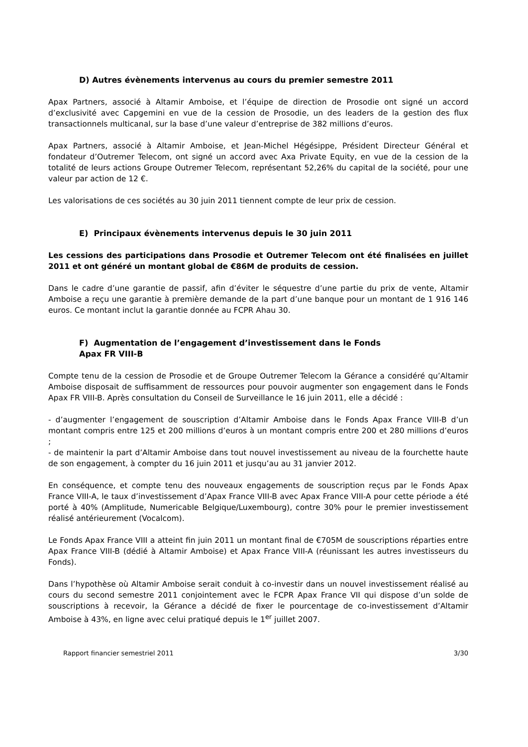D) Autres évènements intervenus au cours du premier semestre 2011
Apax Partners, associé à Altamir Amboise, et l’équipe de direction de Prosodie ont signé un accord d’exclusivité avec Capgemini en vue de la cession de Prosodie, un des leaders de la gestion des flux transactionnels multicanal, sur la base d’une valeur d’entreprise de 382 millions d’euros.
Apax Partners, associé à Altamir Amboise, et Jean-Michel Hégésippe, Président Directeur Général et fondateur d’Outremer Telecom, ont signé un accord avec Axa Private Equity, en vue de la cession de la totalité de leurs actions Groupe Outremer Telecom, représentant 52,26% du capital de la société, pour une valeur par action de 12 €.
Les valorisations de ces sociétés au 30 juin 2011 tiennent compte de leur prix de cession.
E) Principaux évènements intervenus depuis le 30 juin 2011
Les cessions des participations dans Prosodie et Outremer Telecom ont été finalisées en juillet 2011 et ont généré un montant global de €86M de produits de cession.
Dans le cadre d’une garantie de passif, afin d’éviter le séquestre d’une partie du prix de vente, Altamir Amboise a reçu une garantie à première demande de la part d’une banque pour un montant de 1 916 146 euros. Ce montant inclut la garantie donnée au FCPR Ahau 30.
F) Augmentation de l’engagement d’investissement dans le Fonds
Apax FR VIII-B
Compte tenu de la cession de Prosodie et de Groupe Outremer Telecom la Gérance a considéré qu’Altamir Amboise disposait de suffisamment de ressources pour pouvoir augmenter son engagement dans le Fonds Apax FR VIII-B. Après consultation du Conseil de Surveillance le 16 juin 2011, elle a décidé :
- d’augmenter l’engagement de souscription d’Altamir Amboise dans le Fonds Apax France VIII-B d’un montant compris entre 125 et 200 millions d’euros à un montant compris entre 200 et 280 millions d’euros ;
- de maintenir la part d’Altamir Amboise dans tout nouvel investissement au niveau de la fourchette haute de son engagement, à compter du 16 juin 2011 et jusqu’au au 31 janvier 2012.
En conséquence, et compte tenu des nouveaux engagements de souscription reçus par le Fonds Apax France VIII-A, le taux d’investissement d’Apax France VIII-B avec Apax France VIII-A pour cette période a été porté à 40% (Amplitude, Numericable Belgique/Luxembourg), contre 30% pour le premier investissement réalisé antérieurement (Vocalcom).
Le Fonds Apax France VIII a atteint fin juin 2011 un montant final de €705M de souscriptions réparties entre Apax France VIII-B (dédié à Altamir Amboise) et Apax France VIII-A (réunissant les autres investisseurs du Fonds).
Dans l’hypothèse où Altamir Amboise serait conduit à co-investir dans un nouvel investissement réalisé au cours du second semestre 2011 conjointement avec le FCPR Apax France VII qui dispose d’un solde de souscriptions à recevoir, la Gérance a décidé de fixer le pourcentage de co-investissement d’Altamir Amboise à 43%, en ligne avec celui pratiqué depuis le 1<sup>er</sup> juillet 2007.
Rapport financier semestriel 2011 3/30